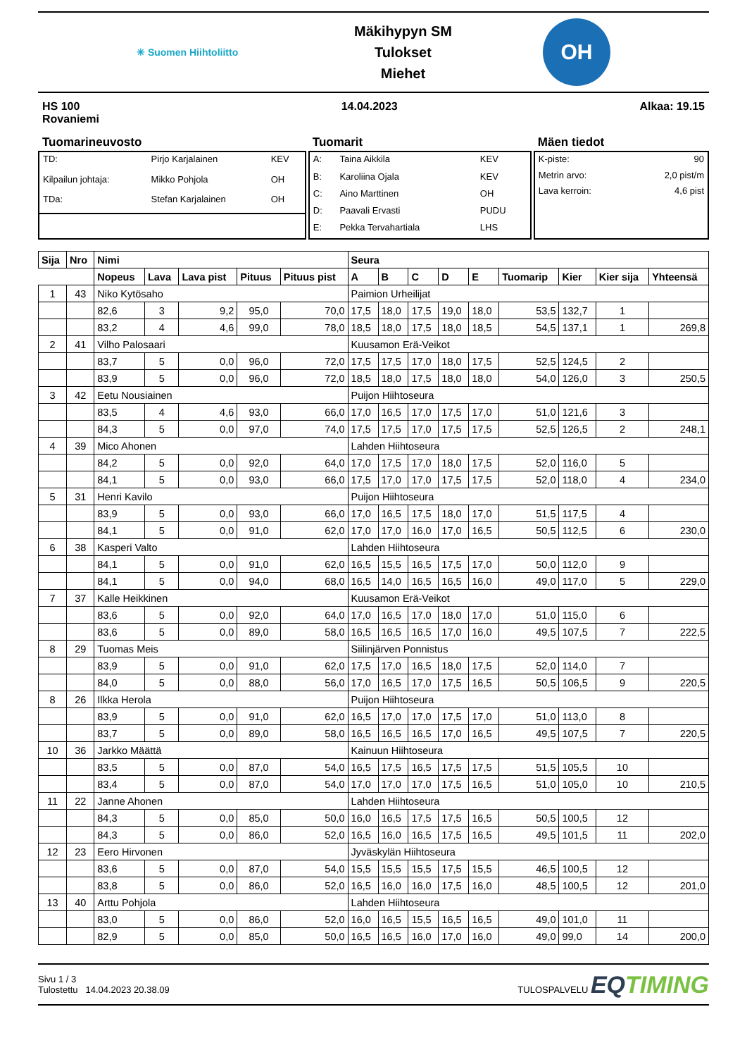✳ Suomen Hiihtoliitto
Mäkihypyn SM
Tulokset
Miehet
OH
HS 100
Rovaniemi
14.04.2023 Alkaa: 19.15
Tuomarineuvosto
| TD: | Pirjo Karjalainen | KEV |
| Kilpailun johtaja: | Mikko Pohjola | OH |
| TDa: | Stefan Karjalainen | OH |
Tuomarit
| A: | Taina Aikkila | KEV |
| B: | Karoliina Ojala | KEV |
| C: | Aino Marttinen | OH |
| D: | Paavali Ervasti | PUDU |
| E: | Pekka Tervahartiala | LHS |
Mäen tiedot
| K-piste: | 90 |
| Metrin arvo: | 2,0 pist/m |
| Lava kerroin: | 4,6 pist |
| Sija | Nro | Nimi | | | | | Seura | | | | | | | | |
| --- | --- | --- | --- | --- | --- | --- | --- | --- | --- | --- | --- | --- | --- | --- | --- |
| | | Nopeus | Lava | Lava pist | Pituus | Pituus pist | A | B | C | D | E | Tuomarip | Kier | Kier sija | Yhteensä |
| 1 | 43 | Niko Kytösaho | | | | | Paimion Urheilijat | | | | | | | | |
| | | 82,6 | 3 | 9,2 | 95,0 | 70,0 | 17,5 | 18,0 | 17,5 | 19,0 | 18,0 | 53,5 | 132,7 | 1 | |
| | | 83,2 | 4 | 4,6 | 99,0 | 78,0 | 18,5 | 18,0 | 17,5 | 18,0 | 18,5 | 54,5 | 137,1 | 1 | 269,8 |
| 2 | 41 | Vilho Palosaari | | | | | Kuusamon Erä-Veikot | | | | | | | | |
| | | 83,7 | 5 | 0,0 | 96,0 | 72,0 | 17,5 | 17,5 | 17,0 | 18,0 | 17,5 | 52,5 | 124,5 | 2 | |
| | | 83,9 | 5 | 0,0 | 96,0 | 72,0 | 18,5 | 18,0 | 17,5 | 18,0 | 18,0 | 54,0 | 126,0 | 3 | 250,5 |
| 3 | 42 | Eetu Nousiainen | | | | | Puijon Hiihtoseura | | | | | | | | |
| | | 83,5 | 4 | 4,6 | 93,0 | 66,0 | 17,0 | 16,5 | 17,0 | 17,5 | 17,0 | 51,0 | 121,6 | 3 | |
| | | 84,3 | 5 | 0,0 | 97,0 | 74,0 | 17,5 | 17,5 | 17,0 | 17,5 | 17,5 | 52,5 | 126,5 | 2 | 248,1 |
| 4 | 39 | Mico Ahonen | | | | | Lahden Hiihtoseura | | | | | | | | |
| | | 84,2 | 5 | 0,0 | 92,0 | 64,0 | 17,0 | 17,5 | 17,0 | 18,0 | 17,5 | 52,0 | 116,0 | 5 | |
| | | 84,1 | 5 | 0,0 | 93,0 | 66,0 | 17,5 | 17,0 | 17,0 | 17,5 | 17,5 | 52,0 | 118,0 | 4 | 234,0 |
| 5 | 31 | Henri Kavilo | | | | | Puijon Hiihtoseura | | | | | | | | |
| | | 83,9 | 5 | 0,0 | 93,0 | 66,0 | 17,0 | 16,5 | 17,5 | 18,0 | 17,0 | 51,5 | 117,5 | 4 | |
| | | 84,1 | 5 | 0,0 | 91,0 | 62,0 | 17,0 | 17,0 | 16,0 | 17,0 | 16,5 | 50,5 | 112,5 | 6 | 230,0 |
| 6 | 38 | Kasperi Valto | | | | | Lahden Hiihtoseura | | | | | | | | |
| | | 84,1 | 5 | 0,0 | 91,0 | 62,0 | 16,5 | 15,5 | 16,5 | 17,5 | 17,0 | 50,0 | 112,0 | 9 | |
| | | 84,1 | 5 | 0,0 | 94,0 | 68,0 | 16,5 | 14,0 | 16,5 | 16,5 | 16,0 | 49,0 | 117,0 | 5 | 229,0 |
| 7 | 37 | Kalle Heikkinen | | | | | Kuusamon Erä-Veikot | | | | | | | | |
| | | 83,6 | 5 | 0,0 | 92,0 | 64,0 | 17,0 | 16,5 | 17,0 | 18,0 | 17,0 | 51,0 | 115,0 | 6 | |
| | | 83,6 | 5 | 0,0 | 89,0 | 58,0 | 16,5 | 16,5 | 16,5 | 17,0 | 16,0 | 49,5 | 107,5 | 7 | 222,5 |
| 8 | 29 | Tuomas Meis | | | | | Siilinjärven Ponnistus | | | | | | | | |
| | | 83,9 | 5 | 0,0 | 91,0 | 62,0 | 17,5 | 17,0 | 16,5 | 18,0 | 17,5 | 52,0 | 114,0 | 7 | |
| | | 84,0 | 5 | 0,0 | 88,0 | 56,0 | 17,0 | 16,5 | 17,0 | 17,5 | 16,5 | 50,5 | 106,5 | 9 | 220,5 |
| 8 | 26 | Ilkka Herola | | | | | Puijon Hiihtoseura | | | | | | | | |
| | | 83,9 | 5 | 0,0 | 91,0 | 62,0 | 16,5 | 17,0 | 17,0 | 17,5 | 17,0 | 51,0 | 113,0 | 8 | |
| | | 83,7 | 5 | 0,0 | 89,0 | 58,0 | 16,5 | 16,5 | 16,5 | 17,0 | 16,5 | 49,5 | 107,5 | 7 | 220,5 |
| 10 | 36 | Jarkko Määttä | | | | | Kainuun Hiihtoseura | | | | | | | | |
| | | 83,5 | 5 | 0,0 | 87,0 | 54,0 | 16,5 | 17,5 | 16,5 | 17,5 | 17,5 | 51,5 | 105,5 | 10 | |
| | | 83,4 | 5 | 0,0 | 87,0 | 54,0 | 17,0 | 17,0 | 17,0 | 17,5 | 16,5 | 51,0 | 105,0 | 10 | 210,5 |
| 11 | 22 | Janne Ahonen | | | | | Lahden Hiihtoseura | | | | | | | | |
| | | 84,3 | 5 | 0,0 | 85,0 | 50,0 | 16,0 | 16,5 | 17,5 | 17,5 | 16,5 | 50,5 | 100,5 | 12 | |
| | | 84,3 | 5 | 0,0 | 86,0 | 52,0 | 16,5 | 16,0 | 16,5 | 17,5 | 16,5 | 49,5 | 101,5 | 11 | 202,0 |
| 12 | 23 | Eero Hirvonen | | | | | Jyväskylän Hiihtoseura | | | | | | | | |
| | | 83,6 | 5 | 0,0 | 87,0 | 54,0 | 15,5 | 15,5 | 15,5 | 17,5 | 15,5 | 46,5 | 100,5 | 12 | |
| | | 83,8 | 5 | 0,0 | 86,0 | 52,0 | 16,5 | 16,0 | 16,0 | 17,5 | 16,0 | 48,5 | 100,5 | 12 | 201,0 |
| 13 | 40 | Arttu Pohjola | | | | | Lahden Hiihtoseura | | | | | | | | |
| | | 83,0 | 5 | 0,0 | 86,0 | 52,0 | 16,0 | 16,5 | 15,5 | 16,5 | 16,5 | 49,0 | 101,0 | 11 | |
| | | 82,9 | 5 | 0,0 | 85,0 | 50,0 | 16,5 | 16,5 | 16,0 | 17,0 | 16,0 | 49,0 | 99,0 | 14 | 200,0 |
Sivu 1 / 3
Tulostettu 14.04.2023 20.38.09
TULOSPALVELU EQTIMING